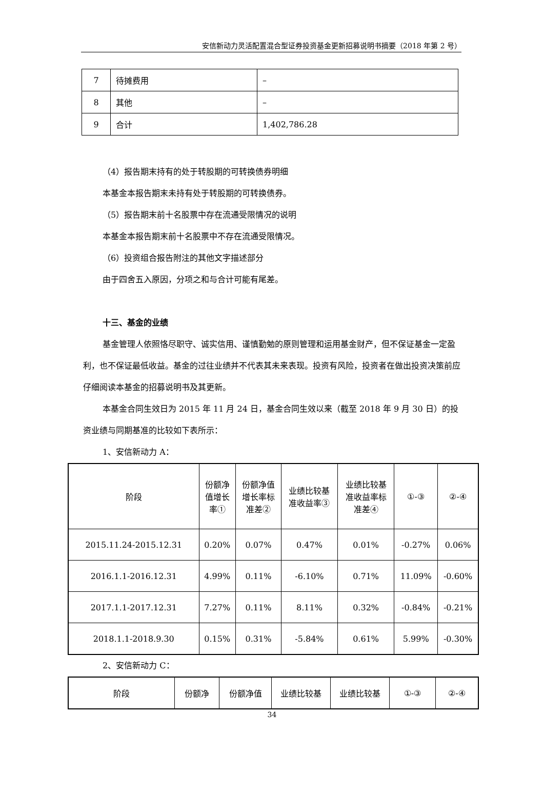安信新动力灵活配置混合型证券投资基金更新招募说明书摘要（2018 年第 2 号）
| 7 | 待摊费用 | – |
| 8 | 其他 | – |
| 9 | 合计 | 1,402,786.28 |
（4）报告期末持有的处于转股期的可转换债券明细
本基金本报告期末未持有处于转股期的可转换债券。
（5）报告期末前十名股票中存在流通受限情况的说明
本基金本报告期末前十名股票中不存在流通受限情况。
（6）投资组合报告附注的其他文字描述部分
由于四舍五入原因，分项之和与合计可能有尾差。
十三、基金的业绩
基金管理人依照恪尽职守、诚实信用、谨慎勤勉的原则管理和运用基金财产，但不保证基金一定盈利，也不保证最低收益。基金的过往业绩并不代表其未来表现。投资有风险，投资者在做出投资决策前应仔细阅读本基金的招募说明书及其更新。
本基金合同生效日为 2015 年 11 月 24 日，基金合同生效以来（截至 2018 年 9 月 30 日）的投资业绩与同期基准的比较如下表所示：
1、安信新动力 A：
| 阶段 | 份额净 值增长 率① | 份额净值 增长率标 准差② | 业绩比较基 准收益率③ | 业绩比较基 准收益率标 准差④ | ①-③ | ②-④ |
| --- | --- | --- | --- | --- | --- | --- |
| 2015.11.24-2015.12.31 | 0.20% | 0.07% | 0.47% | 0.01% | -0.27% | 0.06% |
| 2016.1.1-2016.12.31 | 4.99% | 0.11% | -6.10% | 0.71% | 11.09% | -0.60% |
| 2017.1.1-2017.12.31 | 7.27% | 0.11% | 8.11% | 0.32% | -0.84% | -0.21% |
| 2018.1.1-2018.9.30 | 0.15% | 0.31% | -5.84% | 0.61% | 5.99% | -0.30% |
2、安信新动力 C：
| 阶段 | 份额净 | 份额净值 | 业绩比较基 | 业绩比较基 | ①-③ | ②-④ |
| --- | --- | --- | --- | --- | --- | --- |
34